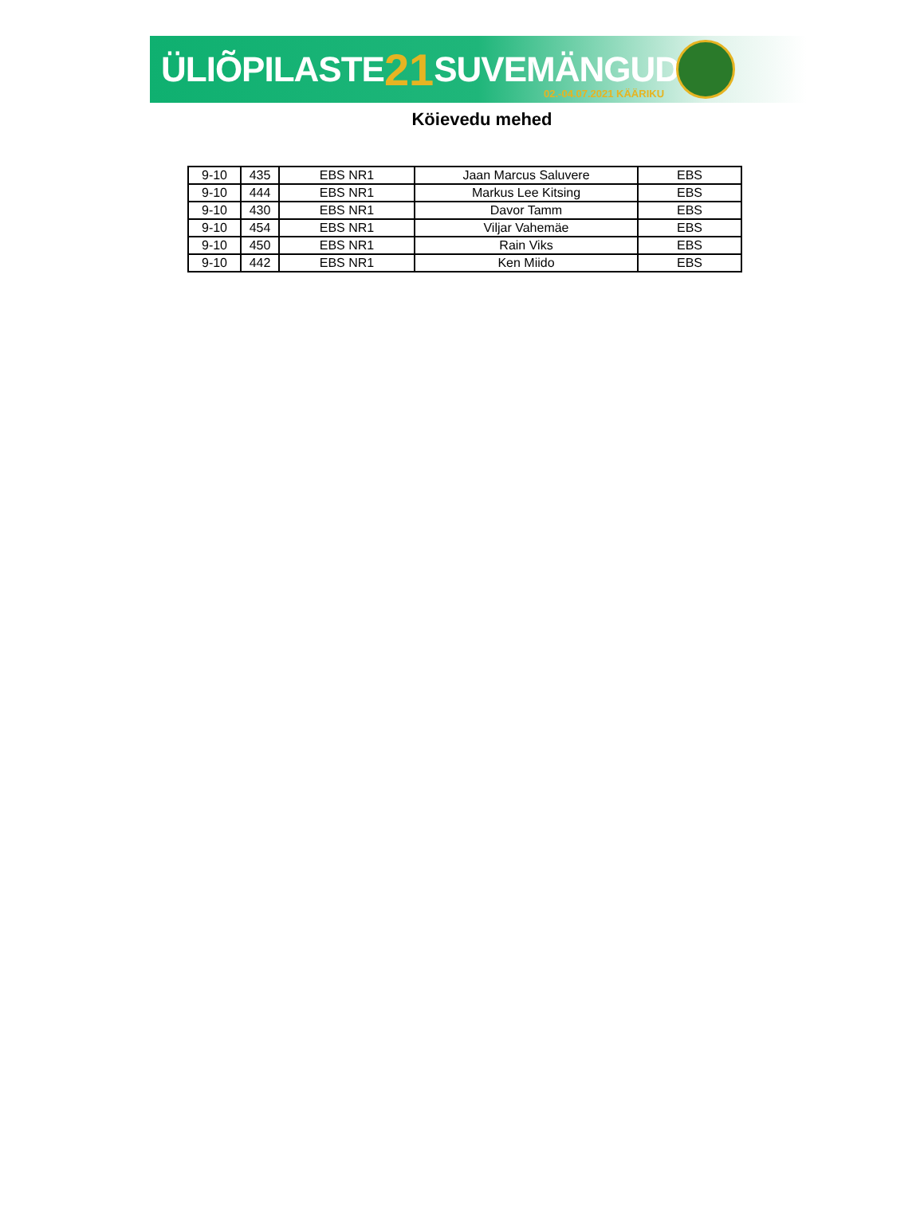ÜLIÕPILASTE 21 SUVEMÄNGUD 02.-04.07.2021 KÄÄRIKU
Köievedu mehed
| 9-10 | 435 | EBS NR1 | Jaan Marcus Saluvere | EBS |
| 9-10 | 444 | EBS NR1 | Markus Lee Kitsing | EBS |
| 9-10 | 430 | EBS NR1 | Davor Tamm | EBS |
| 9-10 | 454 | EBS NR1 | Viljar Vahemäe | EBS |
| 9-10 | 450 | EBS NR1 | Rain Viks | EBS |
| 9-10 | 442 | EBS NR1 | Ken Miido | EBS |